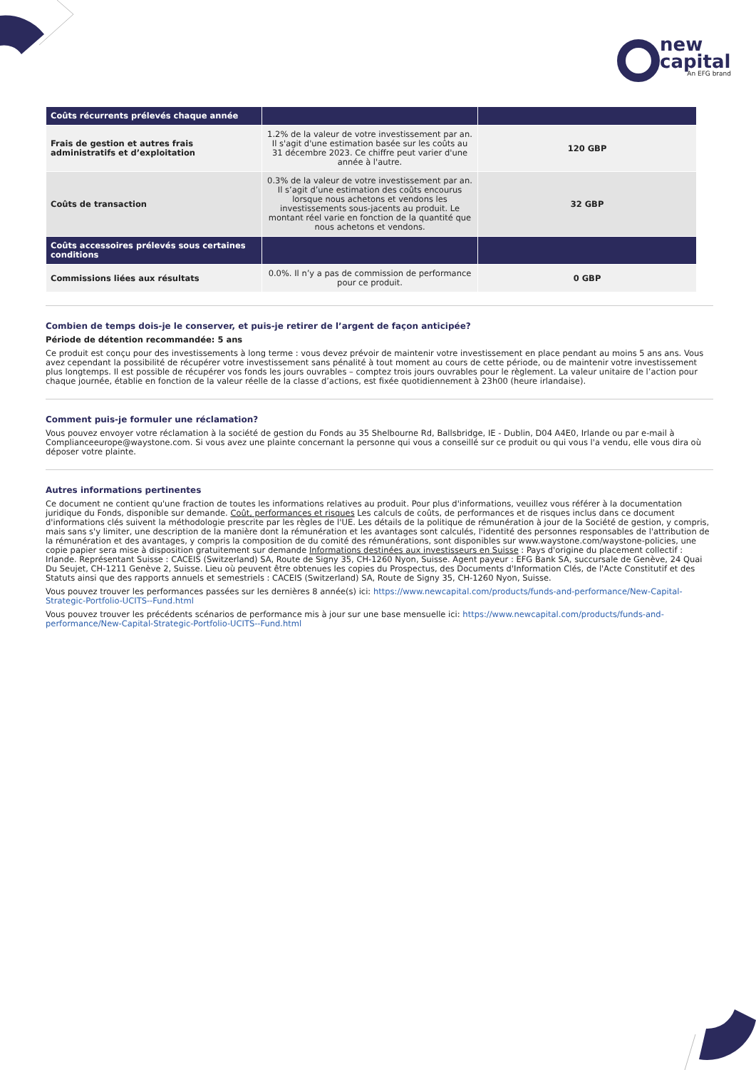new
capital
An EFG brand
| Coûts récurrents prélevés chaque année | | |
| Frais de gestion et autres frais administratifs et d’exploitation | 1.2% de la valeur de votre investissement par an. Il s'agit d'une estimation basée sur les coûts au 31 décembre 2023. Ce chiffre peut varier d'une année à l'autre. | 120 GBP |
| Coûts de transaction | 0.3% de la valeur de votre investissement par an. Il s’agit d’une estimation des coûts encourus lorsque nous achetons et vendons les investissements sous-jacents au produit. Le montant réel varie en fonction de la quantité que nous achetons et vendons. | 32 GBP |
| Coûts accessoires prélevés sous certaines conditions | | |
| Commissions liées aux résultats | 0.0%. Il n’y a pas de commission de performance pour ce produit. | 0 GBP |
Combien de temps dois-je le conserver, et puis-je retirer de l’argent de façon anticipée?
Période de détention recommandée: 5 ans
Ce produit est conçu pour des investissements à long terme : vous devez prévoir de maintenir votre investissement en place pendant au moins 5 ans ans. Vous avez cependant la possibilité de récupérer votre investissement sans pénalité à tout moment au cours de cette période, ou de maintenir votre investissement plus longtemps. Il est possible de récupérer vos fonds les jours ouvrables – comptez trois jours ouvrables pour le règlement. La valeur unitaire de l’action pour chaque journée, établie en fonction de la valeur réelle de la classe d’actions, est fixée quotidiennement à 23h00 (heure irlandaise).
Comment puis-je formuler une réclamation?
Vous pouvez envoyer votre réclamation à la société de gestion du Fonds au 35 Shelbourne Rd, Ballsbridge, IE - Dublin, D04 A4E0, Irlande ou par e-mail à Complianceeurope@waystone.com. Si vous avez une plainte concernant la personne qui vous a conseillé sur ce produit ou qui vous l'a vendu, elle vous dira où déposer votre plainte.
Autres informations pertinentes
Ce document ne contient qu'une fraction de toutes les informations relatives au produit. Pour plus d'informations, veuillez vous référer à la documentation juridique du Fonds, disponible sur demande. Coût, performances et risques Les calculs de coûts, de performances et de risques inclus dans ce document d'informations clés suivent la méthodologie prescrite par les règles de l'UE. Les détails de la politique de rémunération à jour de la Société de gestion, y compris, mais sans s'y limiter, une description de la manière dont la rémunération et les avantages sont calculés, l'identité des personnes responsables de l'attribution de la rémunération et des avantages, y compris la composition de du comité des rémunérations, sont disponibles sur www.waystone.com/waystone-policies, une copie papier sera mise à disposition gratuitement sur demande Informations destinées aux investisseurs en Suisse : Pays d'origine du placement collectif : Irlande. Représentant Suisse : CACEIS (Switzerland) SA, Route de Signy 35, CH-1260 Nyon, Suisse. Agent payeur : EFG Bank SA, succursale de Genève, 24 Quai Du Seujet, CH-1211 Genève 2, Suisse. Lieu où peuvent être obtenues les copies du Prospectus, des Documents d'Information Clés, de l'Acte Constitutif et des Statuts ainsi que des rapports annuels et semestriels : CACEIS (Switzerland) SA, Route de Signy 35, CH-1260 Nyon, Suisse.
Vous pouvez trouver les performances passées sur les dernières 8 année(s) ici: https://www.newcapital.com/products/funds-and-performance/New-Capital-Strategic-Portfolio-UCITS--Fund.html
Vous pouvez trouver les précédents scénarios de performance mis à jour sur une base mensuelle ici: https://www.newcapital.com/products/funds-and-performance/New-Capital-Strategic-Portfolio-UCITS--Fund.html